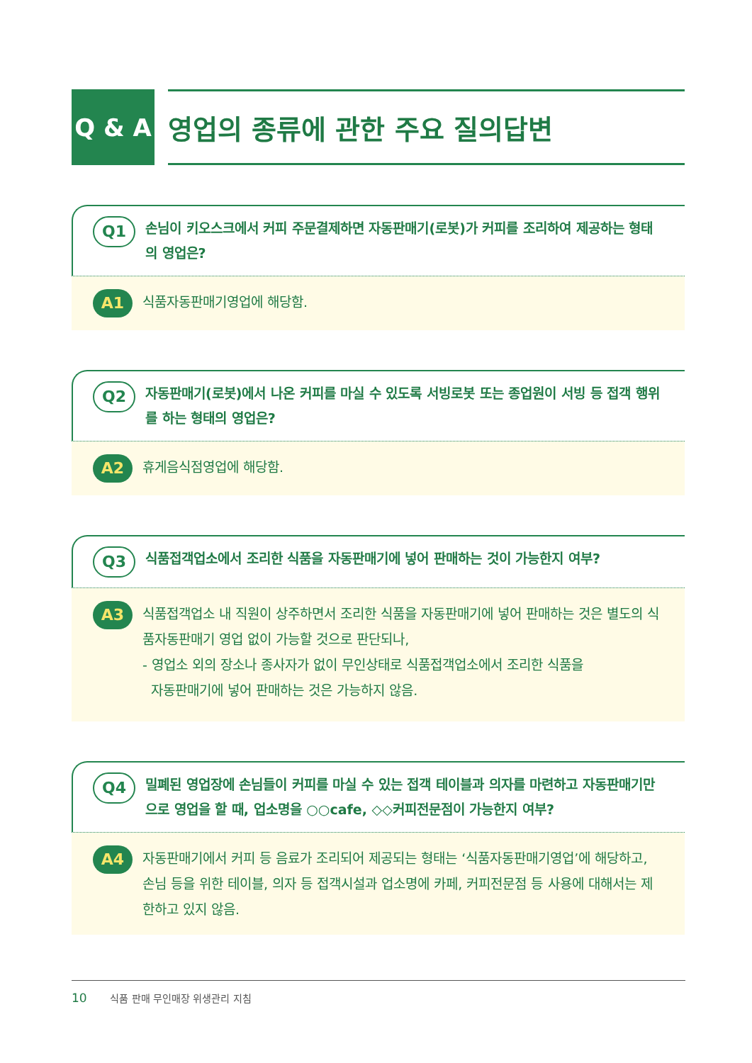Q & A 영업의 종류에 관한 주요 질의답변
Q1
손님이 키오스크에서 커피 주문결제하면 자동판매기(로봇)가 커피를 조리하여 제공하는 형태의 영업은?
A1
식품자동판매기영업에 해당함.
Q2
자동판매기(로봇)에서 나온 커피를 마실 수 있도록 서빙로봇 또는 종업원이 서빙 등 접객 행위를 하는 형태의 영업은?
A2
휴게음식점영업에 해당함.
Q3
식품접객업소에서 조리한 식품을 자동판매기에 넣어 판매하는 것이 가능한지 여부?
A3
식품접객업소 내 직원이 상주하면서 조리한 식품을 자동판매기에 넣어 판매하는 것은 별도의 식품자동판매기 영업 없이 가능할 것으로 판단되나,
- 영업소 외의 장소나 종사자가 없이 무인상태로 식품접객업소에서 조리한 식품을
자동판매기에 넣어 판매하는 것은 가능하지 않음.
Q4
밀폐된 영업장에 손님들이 커피를 마실 수 있는 접객 테이블과 의자를 마련하고 자동판매기만으로 영업을 할 때, 업소명을 ○○cafe, ◇◇커피전문점이 가능한지 여부?
A4
자동판매기에서 커피 등 음료가 조리되어 제공되는 형태는 ‘식품자동판매기영업’에 해당하고, 손님 등을 위한 테이블, 의자 등 접객시설과 업소명에 카페, 커피전문점 등 사용에 대해서는 제한하고 있지 않음.
10 식품 판매 무인매장 위생관리 지침